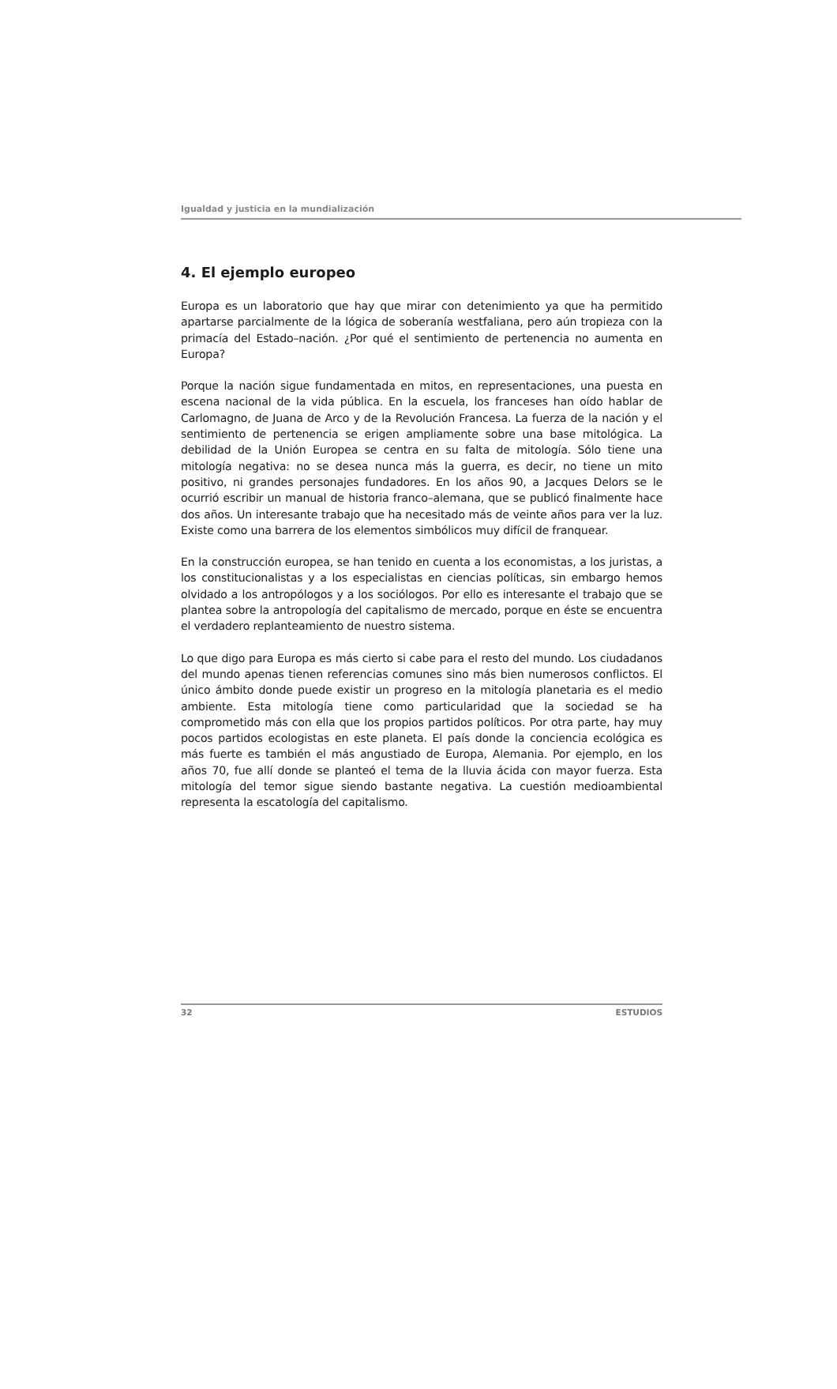Igualdad y justicia en la mundialización
4. El ejemplo europeo
Europa es un laboratorio que hay que mirar con detenimiento ya que ha permitido apartarse parcialmente de la lógica de soberanía westfaliana, pero aún tropieza con la primacía del Estado–nación. ¿Por qué el sentimiento de pertenencia no aumenta en Europa?
Porque la nación sigue fundamentada en mitos, en representaciones, una puesta en escena nacional de la vida pública. En la escuela, los franceses han oído hablar de Carlomagno, de Juana de Arco y de la Revolución Francesa. La fuerza de la nación y el sentimiento de pertenencia se erigen ampliamente sobre una base mitológica. La debilidad de la Unión Europea se centra en su falta de mitología. Sólo tiene una mitología negativa: no se desea nunca más la guerra, es decir, no tiene un mito positivo, ni grandes personajes fundadores. En los años 90, a Jacques Delors se le ocurrió escribir un manual de historia franco–alemana, que se publicó finalmente hace dos años. Un interesante trabajo que ha necesitado más de veinte años para ver la luz. Existe como una barrera de los elementos simbólicos muy difícil de franquear.
En la construcción europea, se han tenido en cuenta a los economistas, a los juristas, a los constitucionalistas y a los especialistas en ciencias políticas, sin embargo hemos olvidado a los antropólogos y a los sociólogos. Por ello es interesante el trabajo que se plantea sobre la antropología del capitalismo de mercado, porque en éste se encuentra el verdadero replanteamiento de nuestro sistema.
Lo que digo para Europa es más cierto si cabe para el resto del mundo. Los ciudadanos del mundo apenas tienen referencias comunes sino más bien numerosos conflictos. El único ámbito donde puede existir un progreso en la mitología planetaria es el medio ambiente. Esta mitología tiene como particularidad que la sociedad se ha comprometido más con ella que los propios partidos políticos. Por otra parte, hay muy pocos partidos ecologistas en este planeta. El país donde la conciencia ecológica es más fuerte es también el más angustiado de Europa, Alemania. Por ejemplo, en los años 70, fue allí donde se planteó el tema de la lluvia ácida con mayor fuerza. Esta mitología del temor sigue siendo bastante negativa. La cuestión medioambiental representa la escatología del capitalismo.
32 ESTUDIOS